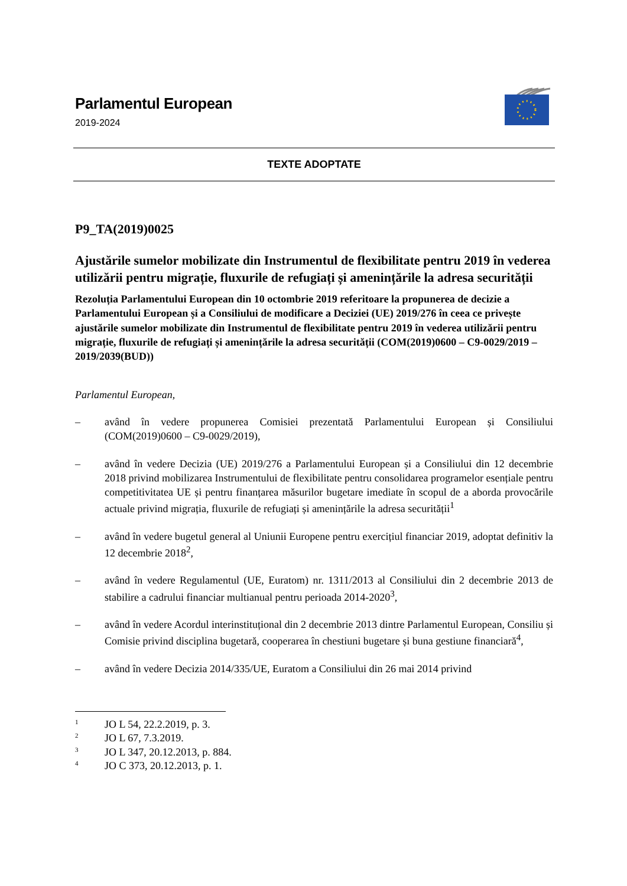Parlamentul European
2019-2024
TEXTE ADOPTATE
P9_TA(2019)0025
Ajustările sumelor mobilizate din Instrumentul de flexibilitate pentru 2019 în vederea utilizării pentru migrație, fluxurile de refugiați și amenințările la adresa securității
Rezoluția Parlamentului European din 10 octombrie 2019 referitoare la propunerea de decizie a Parlamentului European și a Consiliului de modificare a Deciziei (UE) 2019/276 în ceea ce privește ajustările sumelor mobilizate din Instrumentul de flexibilitate pentru 2019 în vederea utilizării pentru migrație, fluxurile de refugiați și amenințările la adresa securității (COM(2019)0600 – C9-0029/2019 – 2019/2039(BUD))
Parlamentul European,
– având în vedere propunerea Comisiei prezentată Parlamentului European și Consiliului (COM(2019)0600 – C9-0029/2019),
– având în vedere Decizia (UE) 2019/276 a Parlamentului European și a Consiliului din 12 decembrie 2018 privind mobilizarea Instrumentului de flexibilitate pentru consolidarea programelor esențiale pentru competitivitatea UE și pentru finanțarea măsurilor bugetare imediate în scopul de a aborda provocările actuale privind migrația, fluxurile de refugiați și amenințările la adresa securității<sup>1</sup>
– având în vedere bugetul general al Uniunii Europene pentru exercițiul financiar 2019, adoptat definitiv la 12 decembrie 2018<sup>2</sup>,
– având în vedere Regulamentul (UE, Euratom) nr. 1311/2013 al Consiliului din 2 decembrie 2013 de stabilire a cadrului financiar multianual pentru perioada 2014-2020<sup>3</sup>,
– având în vedere Acordul interinstituțional din 2 decembrie 2013 dintre Parlamentul European, Consiliu și Comisie privind disciplina bugetară, cooperarea în chestiuni bugetare și buna gestiune financiară<sup>4</sup>,
– având în vedere Decizia 2014/335/UE, Euratom a Consiliului din 26 mai 2014 privind
<sup>1</sup> JO L 54, 22.2.2019, p. 3.
<sup>2</sup> JO L 67, 7.3.2019.
<sup>3</sup> JO L 347, 20.12.2013, p. 884.
<sup>4</sup> JO C 373, 20.12.2013, p. 1.